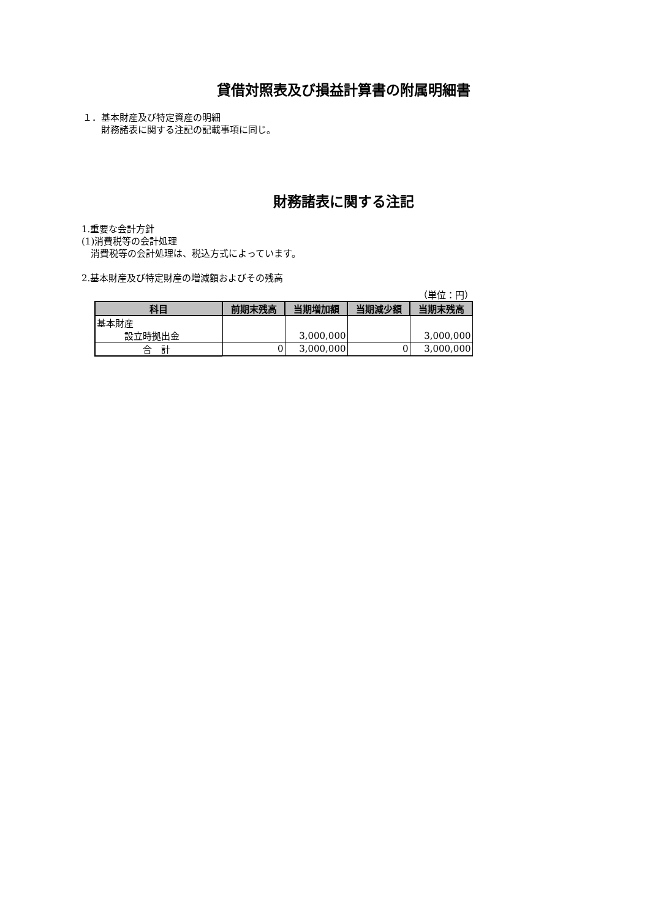貸借対照表及び損益計算書の附属明細書
１．基本財産及び特定資産の明細
　　財務諸表に関する注記の記載事項に同じ。
財務諸表に関する注記
1.重要な会計方針
(1)消費税等の会計処理
　消費税等の会計処理は、税込方式によっています。
2.基本財産及び特定財産の増減額およびその残高
（単位：円）
| 科目 | 前期末残高 | 当期増加額 | 当期減少額 | 当期末残高 |
| --- | --- | --- | --- | --- |
| 基本財産 | | | | |
| 設立時拠出金 | | 3,000,000 | | 3,000,000 |
| 合 計 | 0 | 3,000,000 | 0 | 3,000,000 |